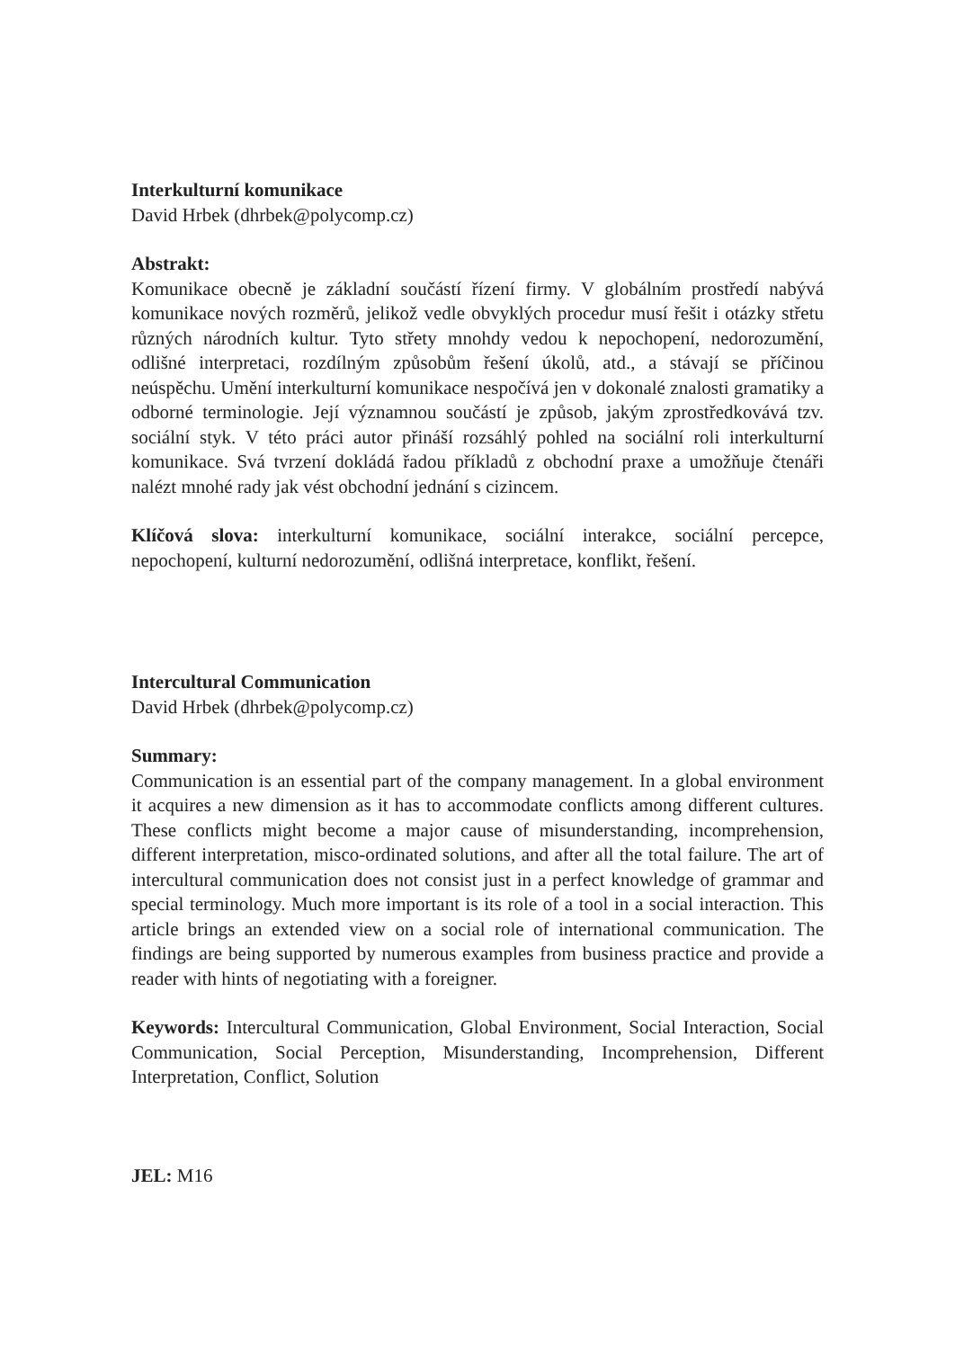Interkulturní komunikace
David Hrbek (dhrbek@polycomp.cz)
Abstrakt:
Komunikace obecně je základní součástí řízení firmy. V globálním prostředí nabývá komunikace nových rozměrů, jelikož vedle obvyklých procedur musí řešit i otázky střetu různých národních kultur. Tyto střety mnohdy vedou k nepochopení, nedorozumění, odlišné interpretaci, rozdílným způsobům řešení úkolů, atd., a stávají se příčinou neúspěchu. Umění interkulturní komunikace nespočívá jen v dokonalé znalosti gramatiky a odborné terminologie. Její významnou součástí je způsob, jakým zprostředkovává tzv. sociální styk. V této práci autor přináší rozsáhlý pohled na sociální roli interkulturní komunikace. Svá tvrzení dokládá řadou příkladů z obchodní praxe a umožňuje čtenáři nalézt mnohé rady jak vést obchodní jednání s cizincem.
Klíčová slova: interkulturní komunikace, sociální interakce, sociální percepce, nepochopení, kulturní nedorozumění, odlišná interpretace, konflikt, řešení.
Intercultural Communication
David Hrbek (dhrbek@polycomp.cz)
Summary:
Communication is an essential part of the company management. In a global environment it acquires a new dimension as it has to accommodate conflicts among different cultures. These conflicts might become a major cause of misunderstanding, incomprehension, different interpretation, misco-ordinated solutions, and after all the total failure. The art of intercultural communication does not consist just in a perfect knowledge of grammar and special terminology. Much more important is its role of a tool in a social interaction. This article brings an extended view on a social role of international communication. The findings are being supported by numerous examples from business practice and provide a reader with hints of negotiating with a foreigner.
Keywords: Intercultural Communication, Global Environment, Social Interaction, Social Communication, Social Perception, Misunderstanding, Incomprehension, Different Interpretation, Conflict, Solution
JEL: M16